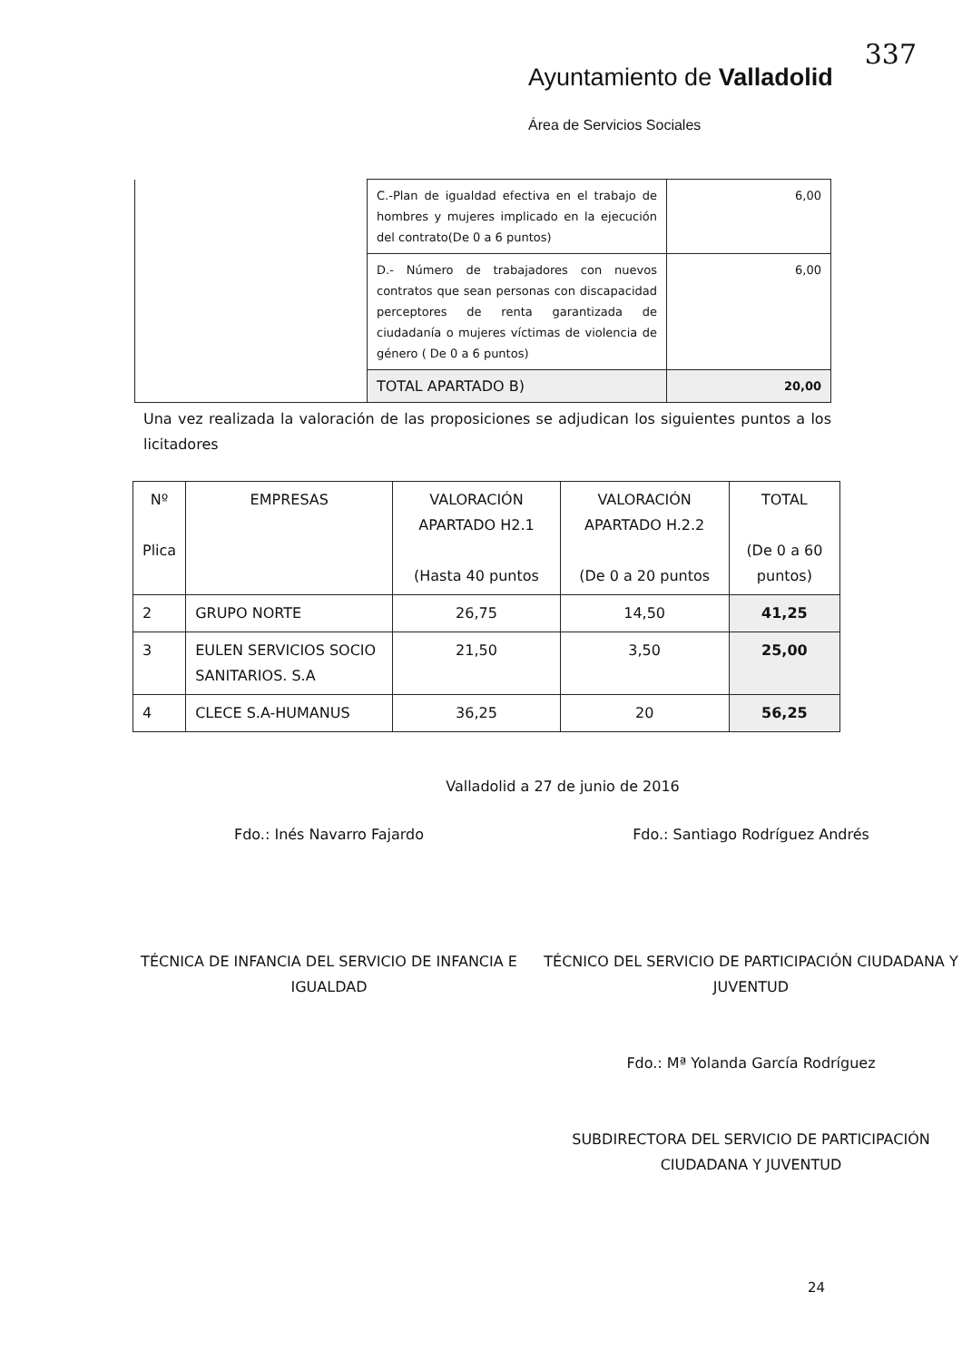337
Ayuntamiento de Valladolid
Área de Servicios Sociales
| | C.-Plan de igualdad efectiva en el trabajo de hombres y mujeres implicado en la ejecución del contrato(De 0 a 6 puntos) | 6,00 |
| | D.- Número de trabajadores con nuevos contratos que sean personas con discapacidad perceptores de renta garantizada de ciudadanía o mujeres víctimas de violencia de género ( De 0 a 6 puntos) | 6,00 |
| | TOTAL APARTADO B) | 20,00 |
Una vez realizada la valoración de las proposiciones se adjudican los siguientes puntos a los licitadores
| Nº Plica | EMPRESAS | VALORACIÓN APARTADO H2.1 (Hasta 40 puntos | VALORACIÓN APARTADO H.2.2 (De 0 a 20 puntos | TOTAL (De 0 a 60 puntos) |
| --- | --- | --- | --- | --- |
| 2 | GRUPO NORTE | 26,75 | 14,50 | 41,25 |
| 3 | EULEN SERVICIOS SOCIO SANITARIOS. S.A | 21,50 | 3,50 | 25,00 |
| 4 | CLECE S.A-HUMANUS | 36,25 | 20 | 56,25 |
Valladolid a 27 de junio de 2016
Fdo.: Inés Navarro Fajardo
TÉCNICA DE INFANCIA DEL SERVICIO DE INFANCIA E IGUALDAD
Fdo.: Santiago Rodríguez Andrés
TÉCNICO DEL SERVICIO DE PARTICIPACIÓN CIUDADANA Y JUVENTUD
Fdo.: Mª Yolanda García Rodríguez
SUBDIRECTORA DEL SERVICIO DE PARTICIPACIÓN CIUDADANA Y JUVENTUD
24